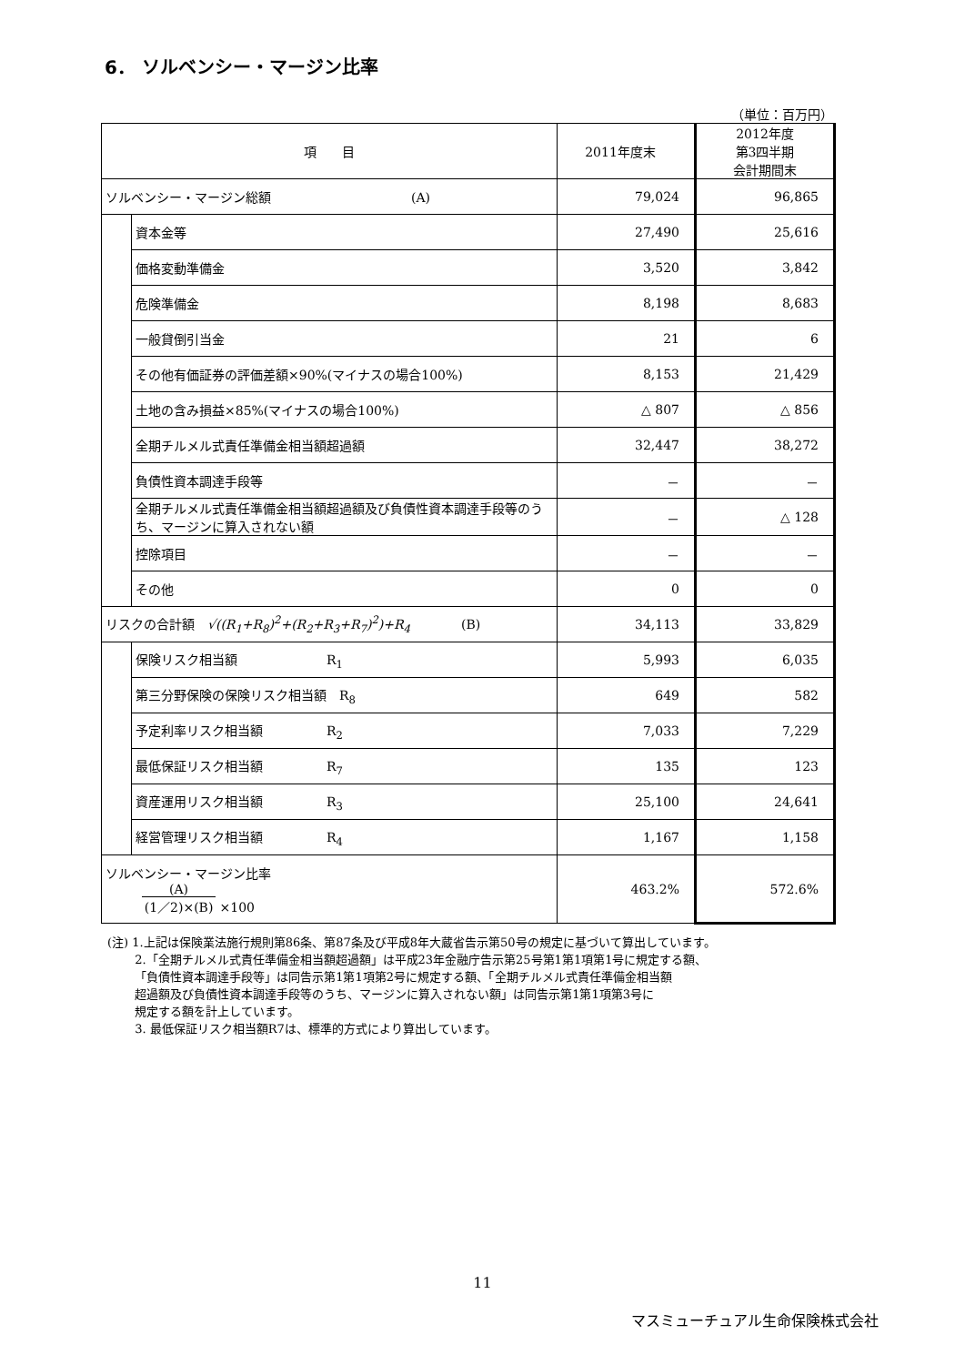6． ソルベンシー・マージン比率
（単位：百万円）
| 項 目 | | 2011年度末 | 2012年度 第3四半期 会計期間末 |
| --- | --- | --- | --- |
| ソルベンシー・マージン総額 (A) | | 79,024 | 96,865 |
| | 資本金等 | 27,490 | 25,616 |
| | 価格変動準備金 | 3,520 | 3,842 |
| | 危険準備金 | 8,198 | 8,683 |
| | 一般貸倒引当金 | 21 | 6 |
| | その他有価証券の評価差額×90%(マイナスの場合100%) | 8,153 | 21,429 |
| | 土地の含み損益×85%(マイナスの場合100%) | △ 807 | △ 856 |
| | 全期チルメル式責任準備金相当額超過額 | 32,447 | 38,272 |
| | 負債性資本調達手段等 | － | － |
| | 全期チルメル式責任準備金相当額超過額及び負債性資本調達手段等のうち、マージンに算入されない額 | － | △ 128 |
| | 控除項目 | － | － |
| | その他 | 0 | 0 |
| リスクの合計額 √((R<sub>1</sub>+R<sub>8</sub>)<sup>2</sup>+(R<sub>2</sub>+R<sub>3</sub>+R<sub>7</sub>)<sup>2</sup>)+R<sub>4</sub> (B) | | 34,113 | 33,829 |
| | 保険リスク相当額 R<sub>1</sub> | 5,993 | 6,035 |
| | 第三分野保険の保険リスク相当額 R<sub>8</sub> | 649 | 582 |
| | 予定利率リスク相当額 R<sub>2</sub> | 7,033 | 7,229 |
| | 最低保証リスク相当額 R<sub>7</sub> | 135 | 123 |
| | 資産運用リスク相当額 R<sub>3</sub> | 25,100 | 24,641 |
| | 経営管理リスク相当額 R<sub>4</sub> | 1,167 | 1,158 |
| ソルベンシー・マージン比率 (A) (1／2)×(B) ×100 | | 463.2% | 572.6% |
(注) 1.上記は保険業法施行規則第86条、第87条及び平成8年大蔵省告示第50号の規定に基づいて算出しています。
　　 2.「全期チルメル式責任準備金相当額超過額」は平成23年金融庁告示第25号第1第1項第1号に規定する額、
　　 「負債性資本調達手段等」は同告示第1第1項第2号に規定する額、「全期チルメル式責任準備金相当額
　　 超過額及び負債性資本調達手段等のうち、マージンに算入されない額」は同告示第1第1項第3号に
　　 規定する額を計上しています。
　　 3. 最低保証リスク相当額R7は、標準的方式により算出しています。
11
マスミューチュアル生命保険株式会社